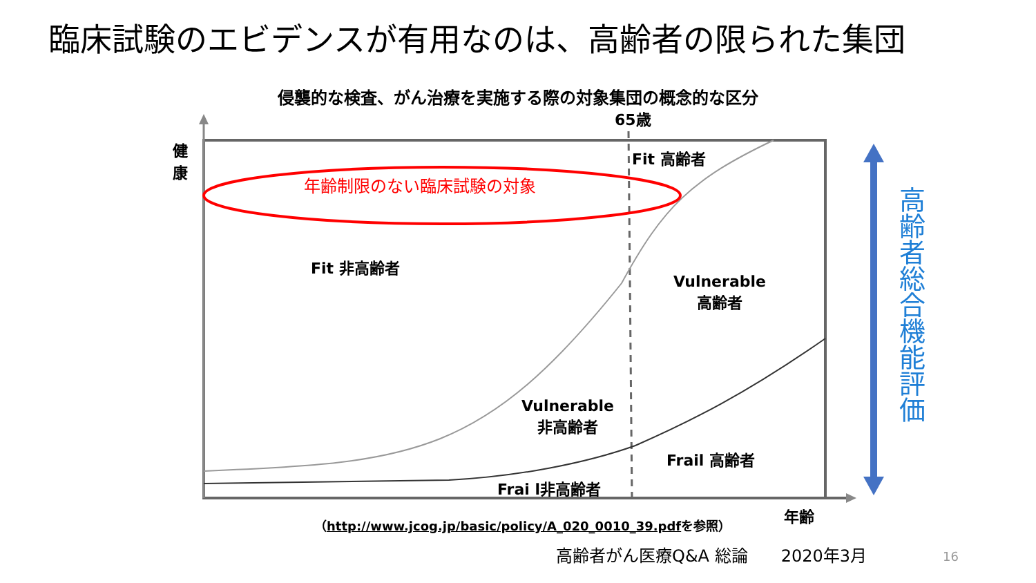臨床試験のエビデンスが有用なのは、高齢者の限られた集団
侵襲的な検査、がん治療を実施する際の対象集団の概念的な区分
65歳
健康
Fit 高齢者
年齢制限のない臨床試験の対象
Fit 非高齢者
Vulnerable
高齢者
Vulnerable
非高齢者
Frail 高齢者
Frai l非高齢者
（http://www.jcog.jp/basic/policy/A_020_0010_39.pdfを参照）
年齢
高齢者総合機能評価
高齢者がん医療Q&A 総論　　2020年3月
16